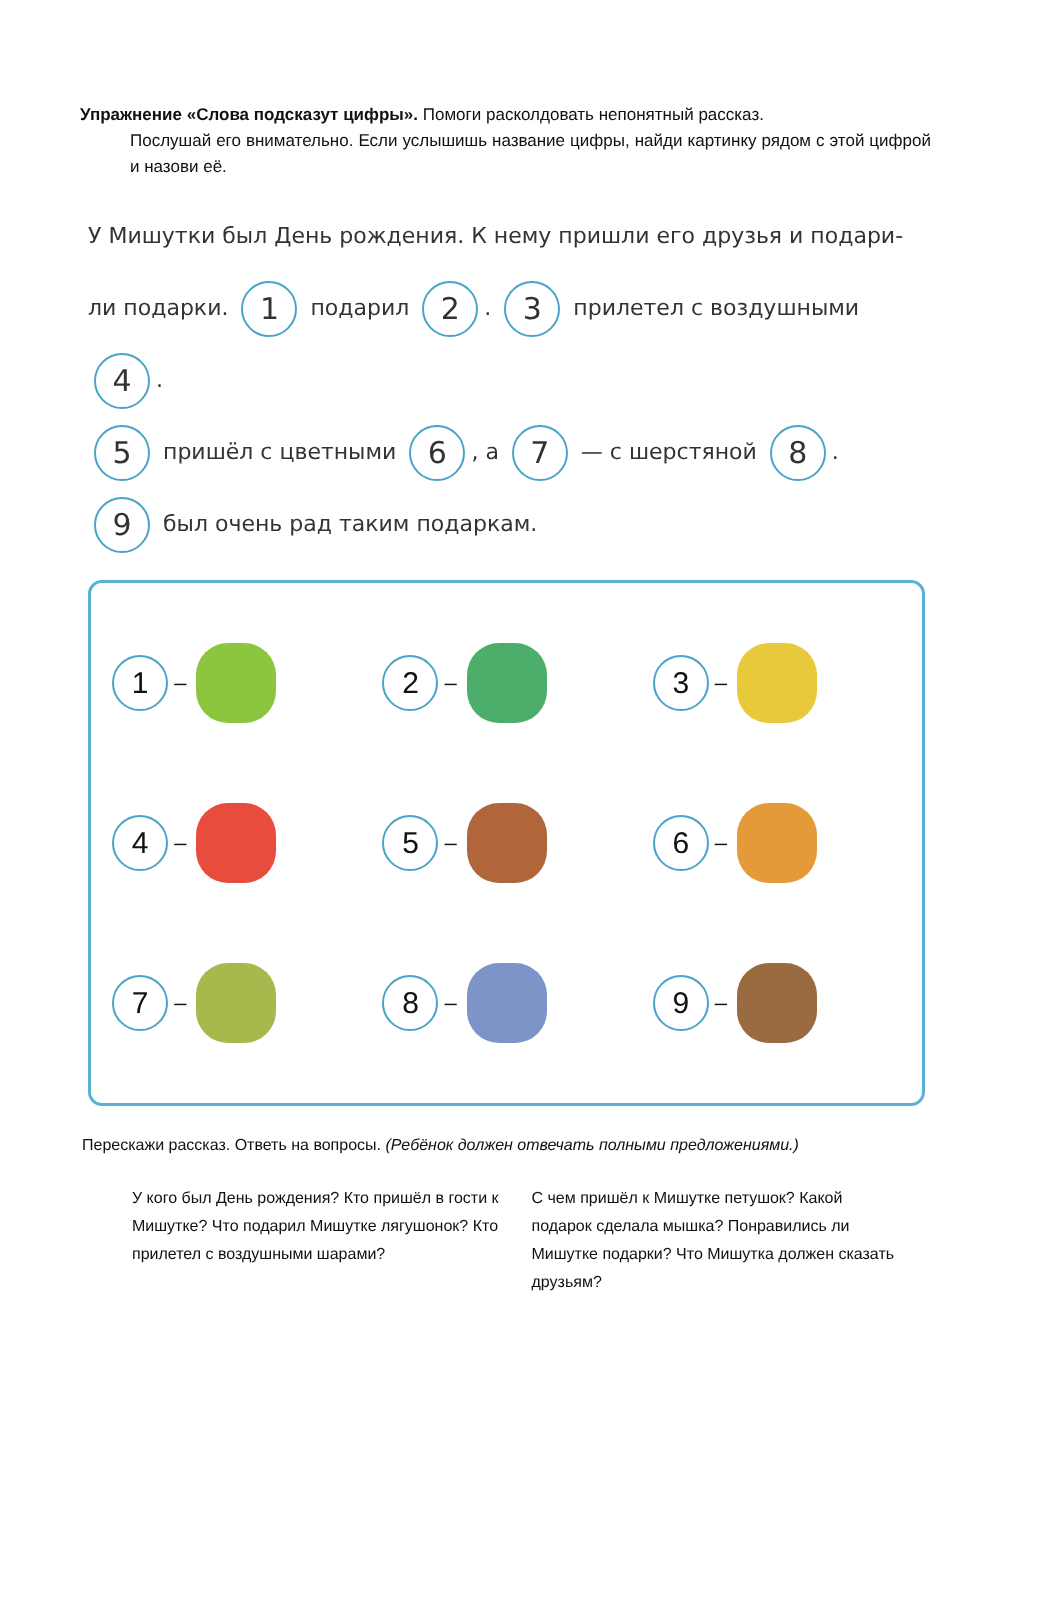Упражнение «Слова подсказут цифры». Помоги расколдовать непонятный рассказ.
Послушай его внимательно. Если услышишь название цифры, найди картинку рядом с этой цифрой и назови её.
У Мишутки был День рождения. К нему пришли его друзья и подари-
ли подарки. 1 подарил 2. 3 прилетел с воздушными 4.
5 пришёл с цветными 6, а 7 — с шерстяной 8.
9 был очень рад таким подаркам.
1 –
2 –
3 –
4 –
5 –
6 –
7 –
8 –
9 –
Перескажи рассказ. Ответь на вопросы. (Ребёнок должен отвечать полными предложениями.)
У кого был День рождения? Кто пришёл в гости к Мишутке? Что подарил Мишутке лягушонок? Кто прилетел с воздушными шарами?
С чем пришёл к Мишутке петушок? Какой подарок сделала мышка? Понравились ли Мишутке подарки? Что Мишутка должен сказать друзьям?